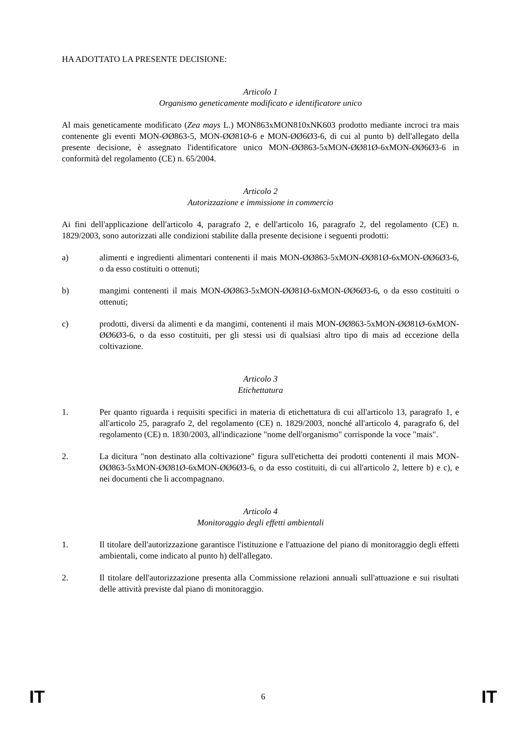HA ADOTTATO LA PRESENTE DECISIONE:
Articolo 1
Organismo geneticamente modificato e identificatore unico
Al mais geneticamente modificato (Zea mays L.) MON863xMON810xNK603 prodotto mediante incroci tra mais contenente gli eventi MON-ØØ863-5, MON-ØØ81Ø-6 e MON-ØØ6Ø3-6, di cui al punto b) dell'allegato della presente decisione, è assegnato l'identificatore unico MON-ØØ863-5xMON-ØØ81Ø-6xMON-ØØ6Ø3-6 in conformità del regolamento (CE) n. 65/2004.
Articolo 2
Autorizzazione e immissione in commercio
Ai fini dell'applicazione dell'articolo 4, paragrafo 2, e dell'articolo 16, paragrafo 2, del regolamento (CE) n. 1829/2003, sono autorizzati alle condizioni stabilite dalla presente decisione i seguenti prodotti:
a) alimenti e ingredienti alimentari contenenti il mais MON-ØØ863-5xMON-ØØ81Ø-6xMON-ØØ6Ø3-6, o da esso costituiti o ottenuti;
b) mangimi contenenti il mais MON-ØØ863-5xMON-ØØ81Ø-6xMON-ØØ6Ø3-6, o da esso costituiti o ottenuti;
c) prodotti, diversi da alimenti e da mangimi, contenenti il mais MON-ØØ863-5xMON-ØØ81Ø-6xMON-ØØ6Ø3-6, o da esso costituiti, per gli stessi usi di qualsiasi altro tipo di mais ad eccezione della coltivazione.
Articolo 3
Etichettatura
1. Per quanto riguarda i requisiti specifici in materia di etichettatura di cui all'articolo 13, paragrafo 1, e all'articolo 25, paragrafo 2, del regolamento (CE) n. 1829/2003, nonché all'articolo 4, paragrafo 6, del regolamento (CE) n. 1830/2003, all'indicazione "nome dell'organismo" corrisponde la voce "mais".
2. La dicitura "non destinato alla coltivazione" figura sull'etichetta dei prodotti contenenti il mais MON-ØØ863-5xMON-ØØ81Ø-6xMON-ØØ6Ø3-6, o da esso costituiti, di cui all'articolo 2, lettere b) e c), e nei documenti che li accompagnano.
Articolo 4
Monitoraggio degli effetti ambientali
1. Il titolare dell'autorizzazione garantisce l'istituzione e l'attuazione del piano di monitoraggio degli effetti ambientali, come indicato al punto h) dell'allegato.
2. Il titolare dell'autorizzazione presenta alla Commissione relazioni annuali sull'attuazione e sui risultati delle attività previste dal piano di monitoraggio.
IT 6 IT